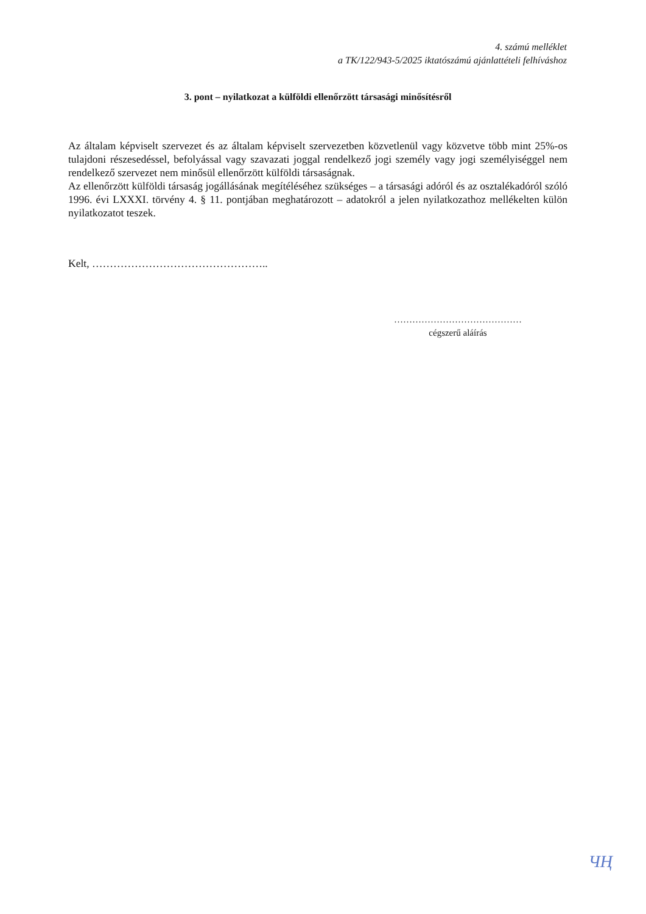4. számú melléklet
a TK/122/943-5/2025 iktatószámú ajánlattételi felhíváshoz
3. pont – nyilatkozat a külföldi ellenőrzött társasági minősítésről
Az általam képviselt szervezet és az általam képviselt szervezetben közvetlenül vagy közvetve több mint 25%-os tulajdoni részesedéssel, befolyással vagy szavazati joggal rendelkező jogi személy vagy jogi személyiséggel nem rendelkező szervezet nem minősül ellenőrzött külföldi társaságnak.
Az ellenőrzött külföldi társaság jogállásának megítéléséhez szükséges – a társasági adóról és az osztalékadóról szóló 1996. évi LXXXI. törvény 4. § 11. pontjában meghatározott – adatokról a jelen nyilatkozathoz mellékelten külön nyilatkozatot teszek.
Kelt, …………………………………………..
……………………………………
cégszerű aláírás
ЧҢ